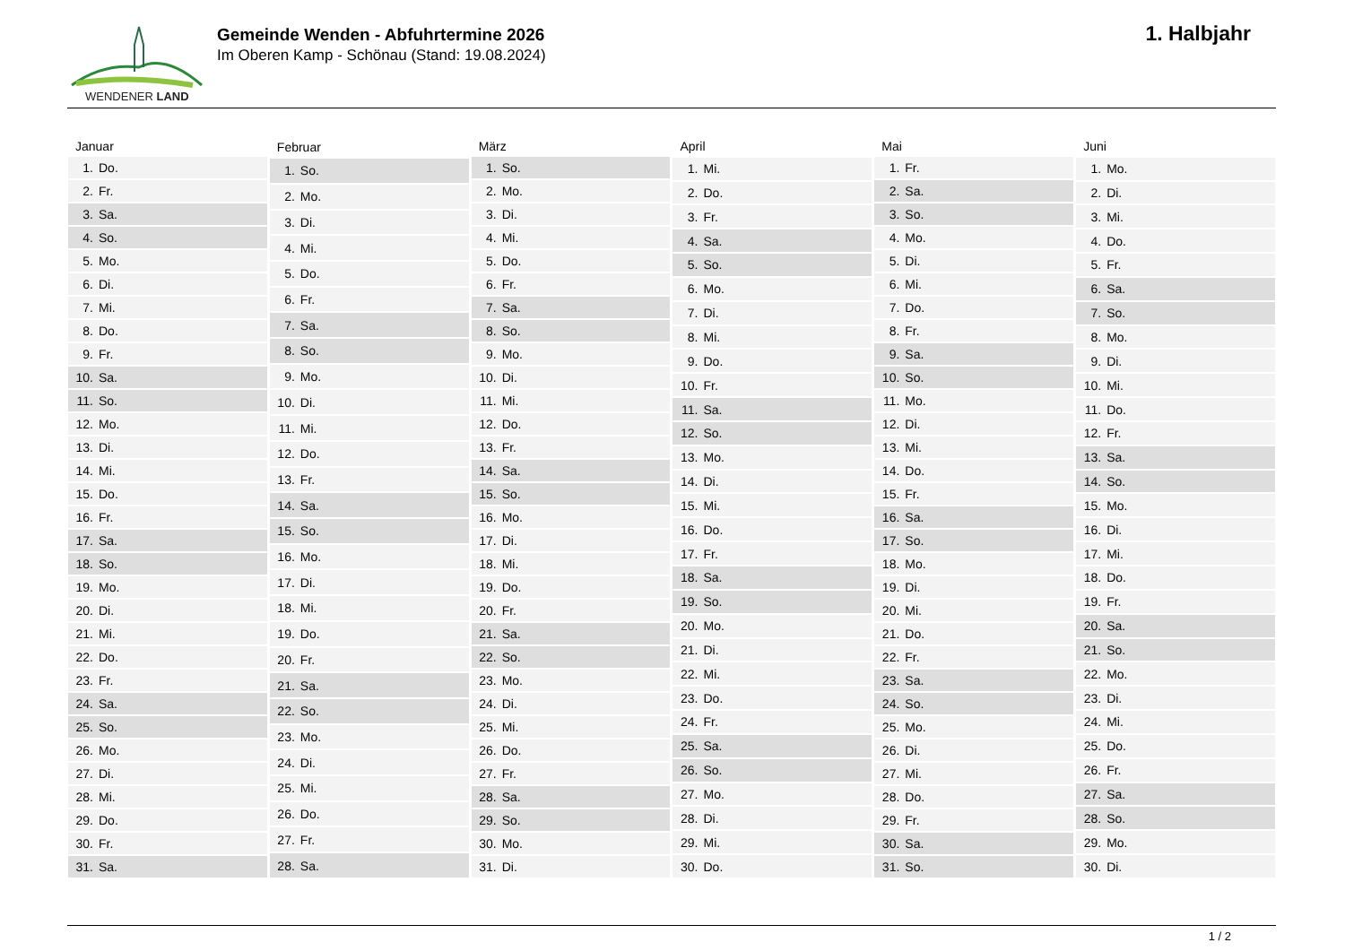WENDENER LAND
Gemeinde Wenden - Abfuhrtermine 2026
Im Oberen Kamp - Schönau (Stand: 19.08.2024)
1. Halbjahr
| Januar | |
| --- | --- |
| 1. | Do. |
| 2. | Fr. |
| 3. | Sa. |
| 4. | So. |
| 5. | Mo. |
| 6. | Di. |
| 7. | Mi. |
| 8. | Do. |
| 9. | Fr. |
| 10. | Sa. |
| 11. | So. |
| 12. | Mo. |
| 13. | Di. |
| 14. | Mi. |
| 15. | Do. |
| 16. | Fr. |
| 17. | Sa. |
| 18. | So. |
| 19. | Mo. |
| 20. | Di. |
| 21. | Mi. |
| 22. | Do. |
| 23. | Fr. |
| 24. | Sa. |
| 25. | So. |
| 26. | Mo. |
| 27. | Di. |
| 28. | Mi. |
| 29. | Do. |
| 30. | Fr. |
| 31. | Sa. |
| Februar | |
| --- | --- |
| 1. | So. |
| 2. | Mo. |
| 3. | Di. |
| 4. | Mi. |
| 5. | Do. |
| 6. | Fr. |
| 7. | Sa. |
| 8. | So. |
| 9. | Mo. |
| 10. | Di. |
| 11. | Mi. |
| 12. | Do. |
| 13. | Fr. |
| 14. | Sa. |
| 15. | So. |
| 16. | Mo. |
| 17. | Di. |
| 18. | Mi. |
| 19. | Do. |
| 20. | Fr. |
| 21. | Sa. |
| 22. | So. |
| 23. | Mo. |
| 24. | Di. |
| 25. | Mi. |
| 26. | Do. |
| 27. | Fr. |
| 28. | Sa. |
| März | |
| --- | --- |
| 1. | So. |
| 2. | Mo. |
| 3. | Di. |
| 4. | Mi. |
| 5. | Do. |
| 6. | Fr. |
| 7. | Sa. |
| 8. | So. |
| 9. | Mo. |
| 10. | Di. |
| 11. | Mi. |
| 12. | Do. |
| 13. | Fr. |
| 14. | Sa. |
| 15. | So. |
| 16. | Mo. |
| 17. | Di. |
| 18. | Mi. |
| 19. | Do. |
| 20. | Fr. |
| 21. | Sa. |
| 22. | So. |
| 23. | Mo. |
| 24. | Di. |
| 25. | Mi. |
| 26. | Do. |
| 27. | Fr. |
| 28. | Sa. |
| 29. | So. |
| 30. | Mo. |
| 31. | Di. |
| April | |
| --- | --- |
| 1. | Mi. |
| 2. | Do. |
| 3. | Fr. |
| 4. | Sa. |
| 5. | So. |
| 6. | Mo. |
| 7. | Di. |
| 8. | Mi. |
| 9. | Do. |
| 10. | Fr. |
| 11. | Sa. |
| 12. | So. |
| 13. | Mo. |
| 14. | Di. |
| 15. | Mi. |
| 16. | Do. |
| 17. | Fr. |
| 18. | Sa. |
| 19. | So. |
| 20. | Mo. |
| 21. | Di. |
| 22. | Mi. |
| 23. | Do. |
| 24. | Fr. |
| 25. | Sa. |
| 26. | So. |
| 27. | Mo. |
| 28. | Di. |
| 29. | Mi. |
| 30. | Do. |
| Mai | |
| --- | --- |
| 1. | Fr. |
| 2. | Sa. |
| 3. | So. |
| 4. | Mo. |
| 5. | Di. |
| 6. | Mi. |
| 7. | Do. |
| 8. | Fr. |
| 9. | Sa. |
| 10. | So. |
| 11. | Mo. |
| 12. | Di. |
| 13. | Mi. |
| 14. | Do. |
| 15. | Fr. |
| 16. | Sa. |
| 17. | So. |
| 18. | Mo. |
| 19. | Di. |
| 20. | Mi. |
| 21. | Do. |
| 22. | Fr. |
| 23. | Sa. |
| 24. | So. |
| 25. | Mo. |
| 26. | Di. |
| 27. | Mi. |
| 28. | Do. |
| 29. | Fr. |
| 30. | Sa. |
| 31. | So. |
| Juni | |
| --- | --- |
| 1. | Mo. |
| 2. | Di. |
| 3. | Mi. |
| 4. | Do. |
| 5. | Fr. |
| 6. | Sa. |
| 7. | So. |
| 8. | Mo. |
| 9. | Di. |
| 10. | Mi. |
| 11. | Do. |
| 12. | Fr. |
| 13. | Sa. |
| 14. | So. |
| 15. | Mo. |
| 16. | Di. |
| 17. | Mi. |
| 18. | Do. |
| 19. | Fr. |
| 20. | Sa. |
| 21. | So. |
| 22. | Mo. |
| 23. | Di. |
| 24. | Mi. |
| 25. | Do. |
| 26. | Fr. |
| 27. | Sa. |
| 28. | So. |
| 29. | Mo. |
| 30. | Di. |
1 / 2